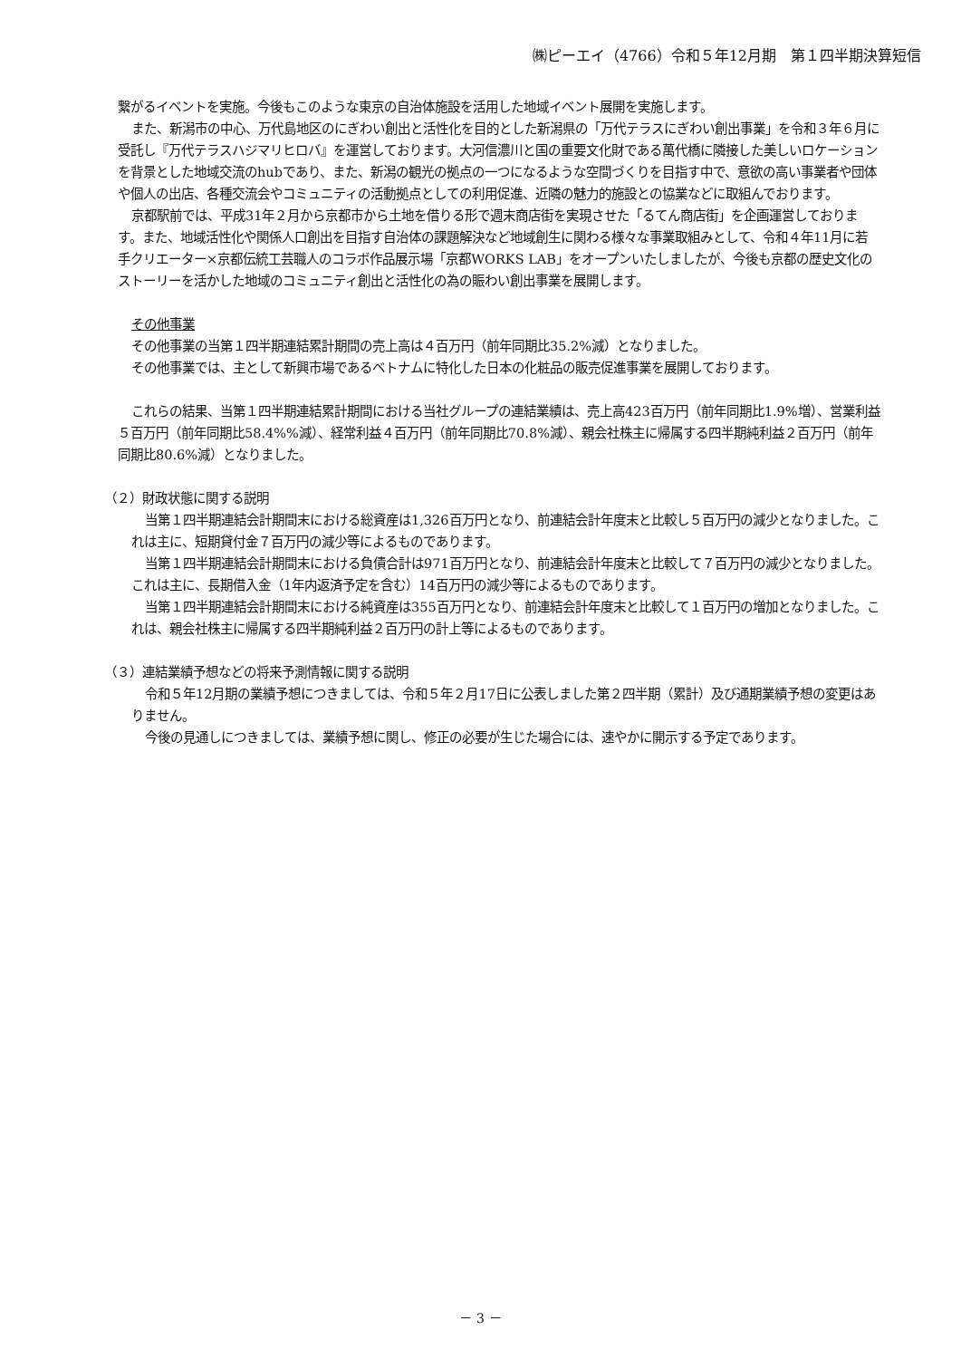㈱ピーエイ（4766）令和５年12月期　第１四半期決算短信
繋がるイベントを実施。今後もこのような東京の自治体施設を活用した地域イベント展開を実施します。
また、新潟市の中心、万代島地区のにぎわい創出と活性化を目的とした新潟県の「万代テラスにぎわい創出事業」を令和３年６月に受託し『万代テラスハジマリヒロバ』を運営しております。大河信濃川と国の重要文化財である萬代橋に隣接した美しいロケーションを背景とした地域交流のhubであり、また、新潟の観光の拠点の一つになるような空間づくりを目指す中で、意欲の高い事業者や団体や個人の出店、各種交流会やコミュニティの活動拠点としての利用促進、近隣の魅力的施設との協業などに取組んでおります。
京都駅前では、平成31年２月から京都市から土地を借りる形で週末商店街を実現させた「るてん商店街」を企画運営しております。また、地域活性化や関係人口創出を目指す自治体の課題解決など地域創生に関わる様々な事業取組みとして、令和４年11月に若手クリエーター×京都伝統工芸職人のコラボ作品展示場「京都WORKS LAB」をオープンいたしましたが、今後も京都の歴史文化のストーリーを活かした地域のコミュニティ創出と活性化の為の賑わい創出事業を展開します。
その他事業
その他事業の当第１四半期連結累計期間の売上高は４百万円（前年同期比35.2%減）となりました。
その他事業では、主として新興市場であるベトナムに特化した日本の化粧品の販売促進事業を展開しております。
これらの結果、当第１四半期連結累計期間における当社グループの連結業績は、売上高423百万円（前年同期比1.9%増）、営業利益５百万円（前年同期比58.4%%減）、経常利益４百万円（前年同期比70.8%減）、親会社株主に帰属する四半期純利益２百万円（前年同期比80.6%減）となりました。
（２）財政状態に関する説明
当第１四半期連結会計期間末における総資産は1,326百万円となり、前連結会計年度末と比較し５百万円の減少となりました。これは主に、短期貸付金７百万円の減少等によるものであります。
当第１四半期連結会計期間末における負債合計は971百万円となり、前連結会計年度末と比較して７百万円の減少となりました。これは主に、長期借入金（1年内返済予定を含む）14百万円の減少等によるものであります。
当第１四半期連結会計期間末における純資産は355百万円となり、前連結会計年度末と比較して１百万円の増加となりました。これは、親会社株主に帰属する四半期純利益２百万円の計上等によるものであります。
（３）連結業績予想などの将来予測情報に関する説明
令和５年12月期の業績予想につきましては、令和５年２月17日に公表しました第２四半期（累計）及び通期業績予想の変更はありません。
今後の見通しにつきましては、業績予想に関し、修正の必要が生じた場合には、速やかに開示する予定であります。
－ 3 －